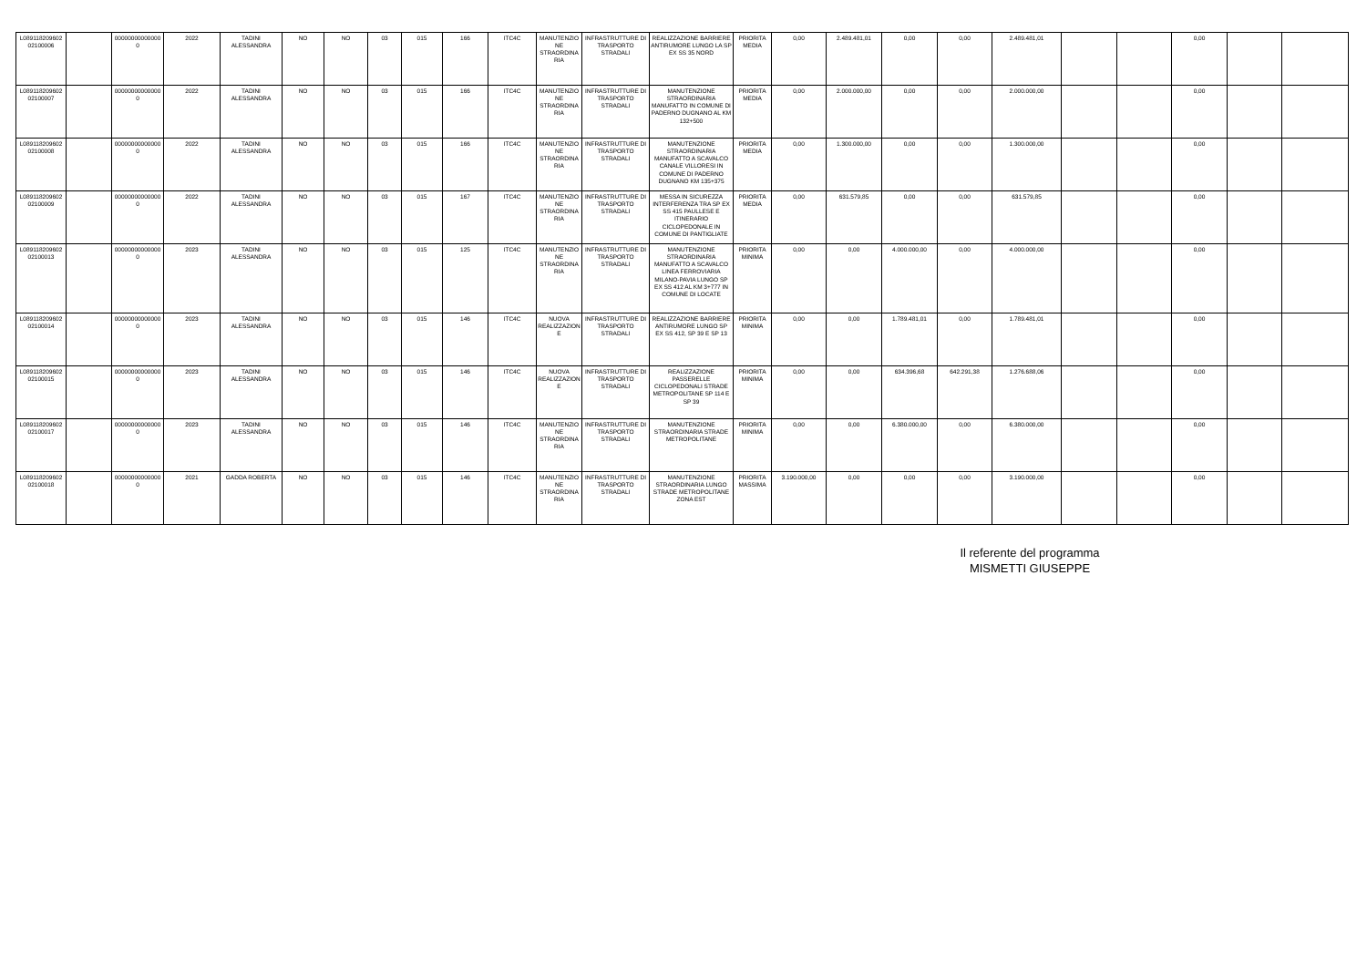| L089118209602 02100006 | | 000000000000000 | 2022 | TADINI ALESSANDRA | NO | NO | 03 | 015 | 166 | ITC4C | MANUTENZIONE STRAORDINARIA | INFRASTRUTTURE DI TRASPORTO STRADALI | REALIZZAZIONE BARRIERE ANTIRUMORE LUNGO LA SP EX SS 35 NORD | PRIORITA MEDIA | 0,00 | 2.489.481,01 | 0,00 | 0,00 | 2.489.481,01 | | | 0,00 | | |
| L089118209602 02100007 | | 000000000000000 | 2022 | TADINI ALESSANDRA | NO | NO | 03 | 015 | 166 | ITC4C | MANUTENZIONE STRAORDINARIA | INFRASTRUTTURE DI TRASPORTO STRADALI | MANUTENZIONE STRAORDINARIA MANUFATTO IN COMUNE DI PADERNO DUGNANO AL KM 132+500 | PRIORITA MEDIA | 0,00 | 2.000.000,00 | 0,00 | 0,00 | 2.000.000,00 | | | 0,00 | | |
| L089118209602 02100008 | | 000000000000000 | 2022 | TADINI ALESSANDRA | NO | NO | 03 | 015 | 166 | ITC4C | MANUTENZIONE STRAORDINARIA | INFRASTRUTTURE DI TRASPORTO STRADALI | MANUTENZIONE STRAORDINARIA MANUFATTO A SCAVALCO CANALE VILLORESI IN COMUNE DI PADERNO DUGNANO KM 135+375 | PRIORITA MEDIA | 0,00 | 1.300.000,00 | 0,00 | 0,00 | 1.300.000,00 | | | 0,00 | | |
| L089118209602 02100009 | | 000000000000000 | 2022 | TADINI ALESSANDRA | NO | NO | 03 | 015 | 167 | ITC4C | MANUTENZIONE STRAORDINARIA | INFRASTRUTTURE DI TRASPORTO STRADALI | MESSA IN SICUREZZA INTERFERENZA TRA SP EX SS 415 PAULLESE E ITINERARIO CICLOPEDONALE IN COMUNE DI PANTIGLIATE | PRIORITA MEDIA | 0,00 | 631.579,85 | 0,00 | 0,00 | 631.579,85 | | | 0,00 | | |
| L089118209602 02100013 | | 000000000000000 | 2023 | TADINI ALESSANDRA | NO | NO | 03 | 015 | 125 | ITC4C | MANUTENZIONE STRAORDINARIA | INFRASTRUTTURE DI TRASPORTO STRADALI | MANUTENZIONE STRAORDINARIA MANUFATTO A SCAVALCO LINEA FERROVIARIA MILANO-PAVIA LUNGO SP EX SS 412 AL KM 3+777 IN COMUNE DI LOCATE | PRIORITA MINIMA | 0,00 | 0,00 | 4.000.000,00 | 0,00 | 4.000.000,00 | | | 0,00 | | |
| L089118209602 02100014 | | 000000000000000 | 2023 | TADINI ALESSANDRA | NO | NO | 03 | 015 | 146 | ITC4C | NUOVA REALIZZAZIONE | INFRASTRUTTURE DI TRASPORTO STRADALI | REALIZZAZIONE BARRIERE ANTIRUMORE LUNGO SP EX SS 412, SP 39 E SP 13 | PRIORITA MINIMA | 0,00 | 0,00 | 1.789.481,01 | 0,00 | 1.789.481,01 | | | 0,00 | | |
| L089118209602 02100015 | | 000000000000000 | 2023 | TADINI ALESSANDRA | NO | NO | 03 | 015 | 146 | ITC4C | NUOVA REALIZZAZIONE | INFRASTRUTTURE DI TRASPORTO STRADALI | REALIZZAZIONE PASSERELLE CICLOPEDONALI STRADE METROPOLITANE SP 114 E SP 39 | PRIORITA MINIMA | 0,00 | 0,00 | 634.396,68 | 642.291,38 | 1.276.688,06 | | | 0,00 | | |
| L089118209602 02100017 | | 000000000000000 | 2023 | TADINI ALESSANDRA | NO | NO | 03 | 015 | 146 | ITC4C | MANUTENZIONE STRAORDINARIA | INFRASTRUTTURE DI TRASPORTO STRADALI | MANUTENZIONE STRAORDINARIA STRADE METROPOLITANE | PRIORITA MINIMA | 0,00 | 0,00 | 6.380.000,00 | 0,00 | 6.380.000,00 | | | 0,00 | | |
| L089118209602 02100018 | | 000000000000000 | 2021 | GADDA ROBERTA | NO | NO | 03 | 015 | 146 | ITC4C | MANUTENZIONE STRAORDINARIA | INFRASTRUTTURE DI TRASPORTO STRADALI | MANUTENZIONE STRAORDINARIA LUNGO STRADE METROPOLITANE ZONA EST | PRIORITA MASSIMA | 3.190.000,00 | 0,00 | 0,00 | 0,00 | 3.190.000,00 | | | 0,00 | | |
Il referente del programma
MISMETTI GIUSEPPE